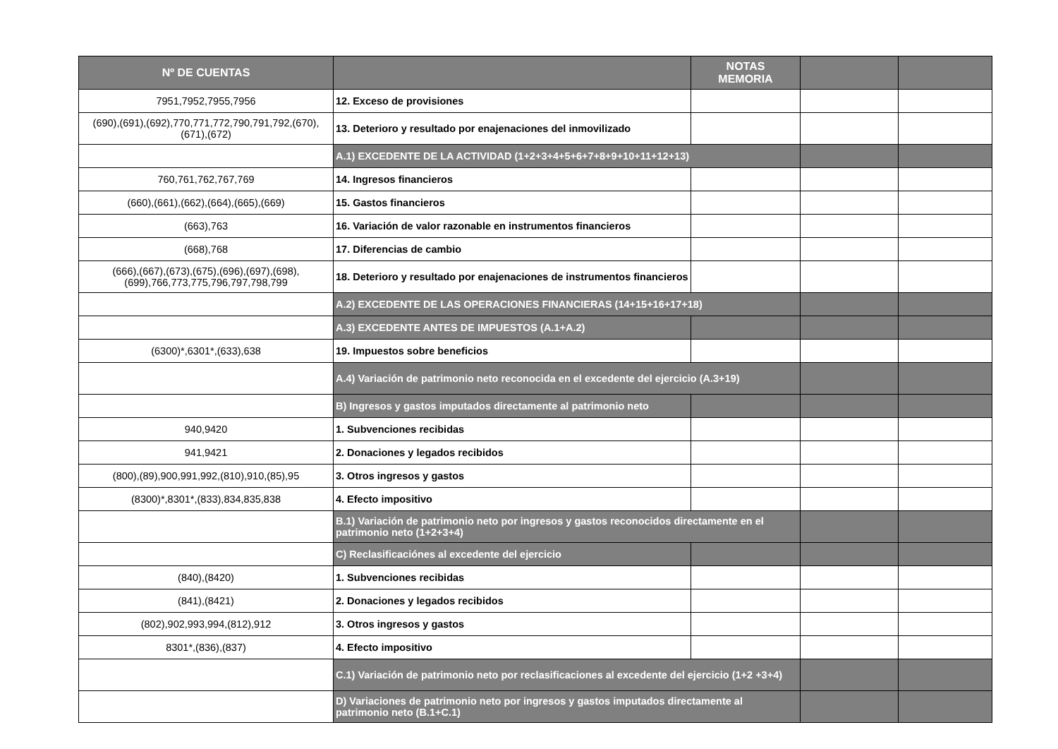| Nº DE CUENTAS | | NOTAS MEMORIA | | |
| --- | --- | --- | --- | --- |
| 7951,7952,7955,7956 | 12. Exceso de provisiones | | | |
| (690),(691),(692),770,771,772,790,791,792,(670),(671),(672) | 13. Deterioro y resultado por enajenaciones del inmovilizado | | | |
| | A.1) EXCEDENTE DE LA ACTIVIDAD (1+2+3+4+5+6+7+8+9+10+11+12+13) | | | |
| 760,761,762,767,769 | 14. Ingresos financieros | | | |
| (660),(661),(662),(664),(665),(669) | 15. Gastos financieros | | | |
| (663),763 | 16. Variación de valor razonable en instrumentos financieros | | | |
| (668),768 | 17. Diferencias de cambio | | | |
| (666),(667),(673),(675),(696),(697),(698),(699),766,773,775,796,797,798,799 | 18. Deterioro y resultado por enajenaciones de instrumentos financieros | | | |
| | A.2) EXCEDENTE DE LAS OPERACIONES FINANCIERAS (14+15+16+17+18) | | | |
| | A.3) EXCEDENTE ANTES DE IMPUESTOS (A.1+A.2) | | | |
| (6300)*,6301*,(633),638 | 19. Impuestos sobre beneficios | | | |
| | A.4) Variación de patrimonio neto reconocida en el excedente del ejercicio (A.3+19) | | | |
| | B) Ingresos y gastos imputados directamente al patrimonio neto | | | |
| 940,9420 | 1. Subvenciones recibidas | | | |
| 941,9421 | 2. Donaciones y legados recibidos | | | |
| (800),(89),900,991,992,(810),910,(85),95 | 3. Otros ingresos y gastos | | | |
| (8300)*,8301*,(833),834,835,838 | 4. Efecto impositivo | | | |
| | B.1) Variación de patrimonio neto por ingresos y gastos reconocidos directamente en el patrimonio neto (1+2+3+4) | | | |
| | C) Reclasificaciónes al excedente del ejercicio | | | |
| (840),(8420) | 1. Subvenciones recibidas | | | |
| (841),(8421) | 2. Donaciones y legados recibidos | | | |
| (802),902,993,994,(812),912 | 3. Otros ingresos y gastos | | | |
| 8301*,(836),(837) | 4. Efecto impositivo | | | |
| | C.1) Variación de patrimonio neto por reclasificaciones al excedente del ejercicio (1+2 +3+4) | | | |
| | D) Variaciones de patrimonio neto por ingresos y gastos imputados directamente al patrimonio neto (B.1+C.1) | | | |